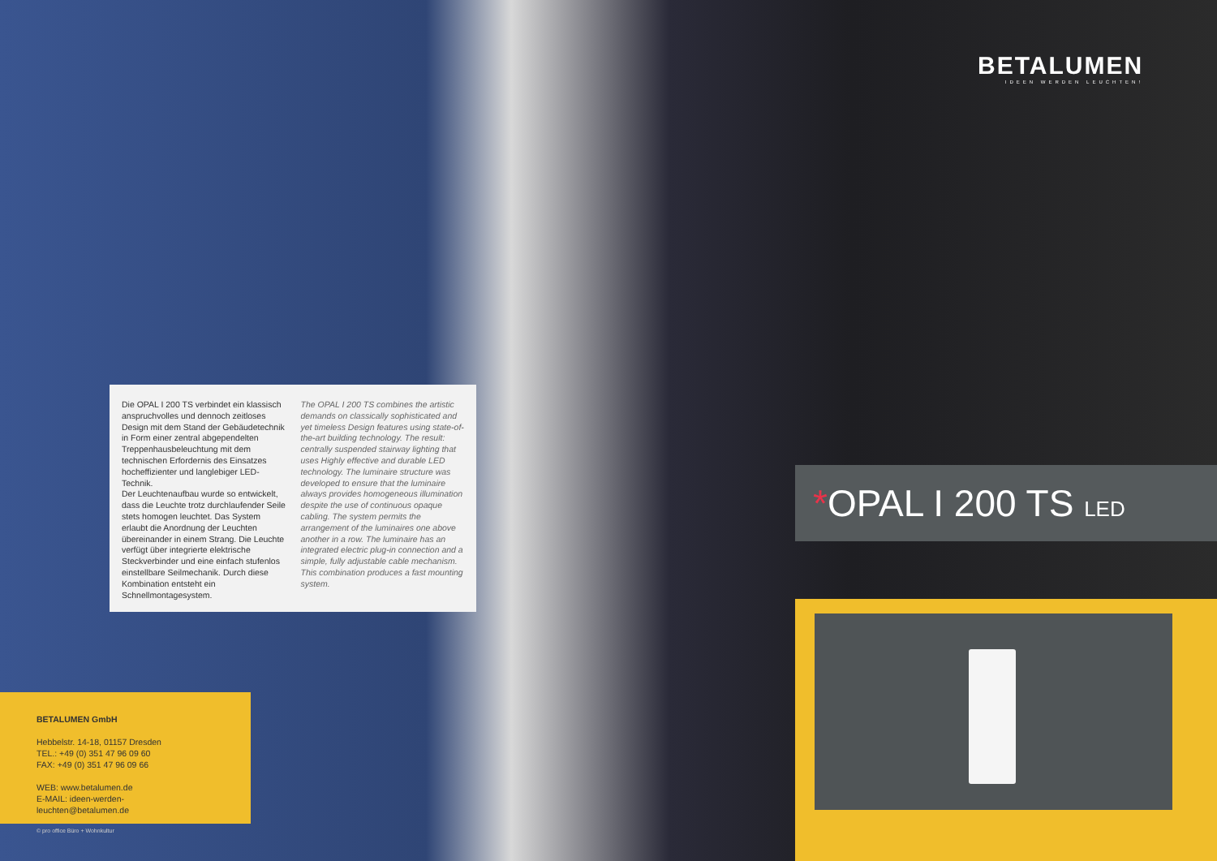BETALUMEN
IDEEN WERDEN LEUCHTEN!
Die OPAL I 200 TS verbindet ein klassisch anspruchvolles und dennoch zeitloses Design mit dem Stand der Gebäudetechnik in Form einer zentral abgependelten Treppenhausbeleuchtung mit dem technischen Erfordernis des Einsatzes hocheffizienter und langlebiger LED-Technik.
Der Leuchtenaufbau wurde so entwickelt, dass die Leuchte trotz durchlaufender Seile stets homogen leuchtet. Das System erlaubt die Anordnung der Leuchten übereinander in einem Strang. Die Leuchte verfügt über integrierte elektrische Steckverbinder und eine einfach stufenlos einstellbare Seilmechanik. Durch diese Kombination entsteht ein Schnellmontagesystem.
The OPAL I 200 TS combines the artistic demands on classically sophisticated and yet timeless Design features using state-of-the-art building technology. The result: centrally suspended stairway lighting that uses Highly effective and durable LED technology. The luminaire structure was developed to ensure that the luminaire always provides homogeneous illumination despite the use of continuous opaque cabling. The system permits the arrangement of the luminaires one above another in a row. The luminaire has an integrated electric plug-in connection and a simple, fully adjustable cable mechanism. This combination produces a fast mounting system.
*OPAL I 200 TS LED
BETALUMEN GmbH
Hebbelstr. 14-18, 01157 Dresden
TEL.: +49 (0) 351 47 96 09 60
FAX: +49 (0) 351 47 96 09 66
WEB: www.betalumen.de
E-MAIL: ideen-werden-leuchten@betalumen.de
© pro office Büro + Wohnkultur